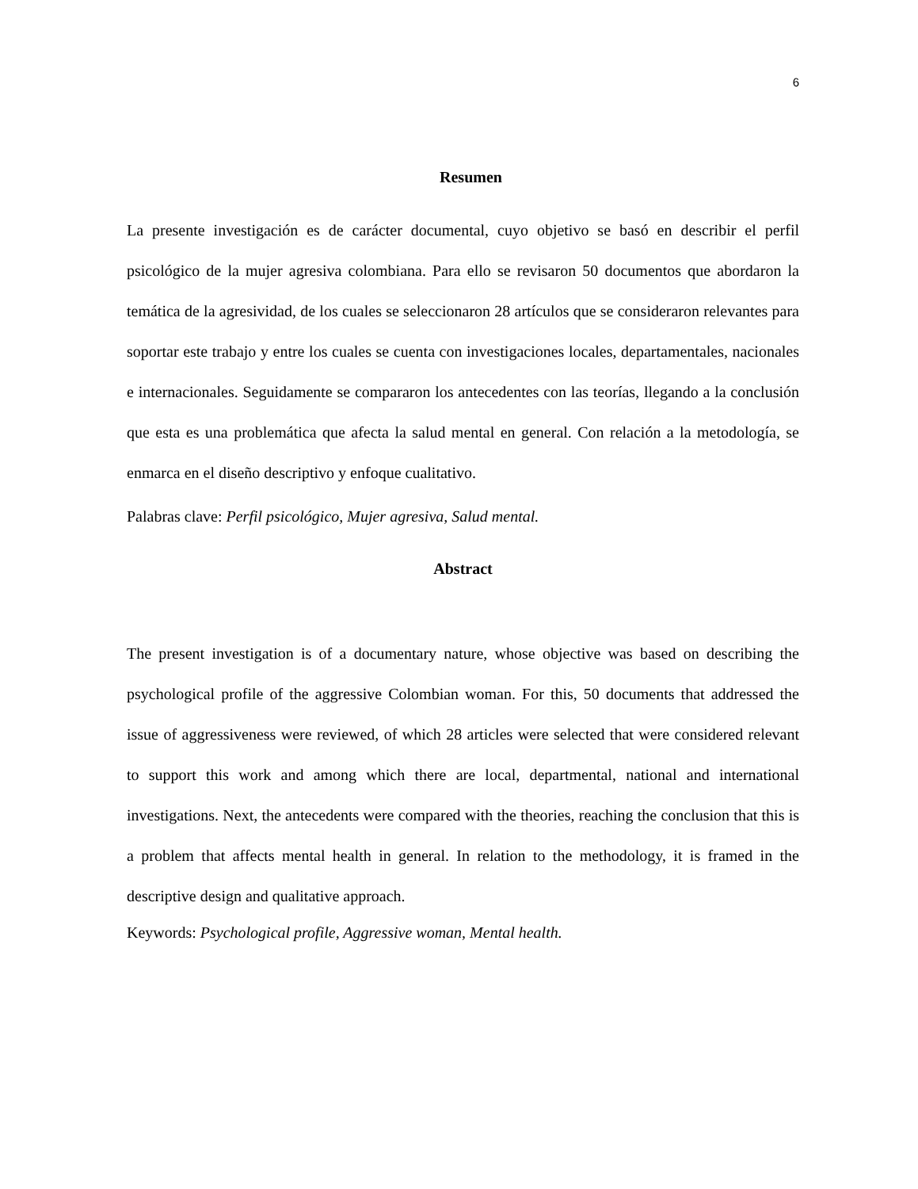6
Resumen
La presente investigación es de carácter documental, cuyo objetivo se basó en describir el perfil psicológico de la mujer agresiva colombiana. Para ello se revisaron 50 documentos que abordaron la temática de la agresividad, de los cuales se seleccionaron 28 artículos que se consideraron relevantes para soportar este trabajo y entre los cuales se cuenta con investigaciones locales, departamentales, nacionales e internacionales. Seguidamente se compararon los antecedentes con las teorías, llegando a la conclusión que esta es una problemática que afecta la salud mental en general. Con relación a la metodología, se enmarca en el diseño descriptivo y enfoque cualitativo.
Palabras clave: Perfil psicológico, Mujer agresiva, Salud mental.
Abstract
The present investigation is of a documentary nature, whose objective was based on describing the psychological profile of the aggressive Colombian woman. For this, 50 documents that addressed the issue of aggressiveness were reviewed, of which 28 articles were selected that were considered relevant to support this work and among which there are local, departmental, national and international investigations. Next, the antecedents were compared with the theories, reaching the conclusion that this is a problem that affects mental health in general. In relation to the methodology, it is framed in the descriptive design and qualitative approach.
Keywords: Psychological profile, Aggressive woman, Mental health.